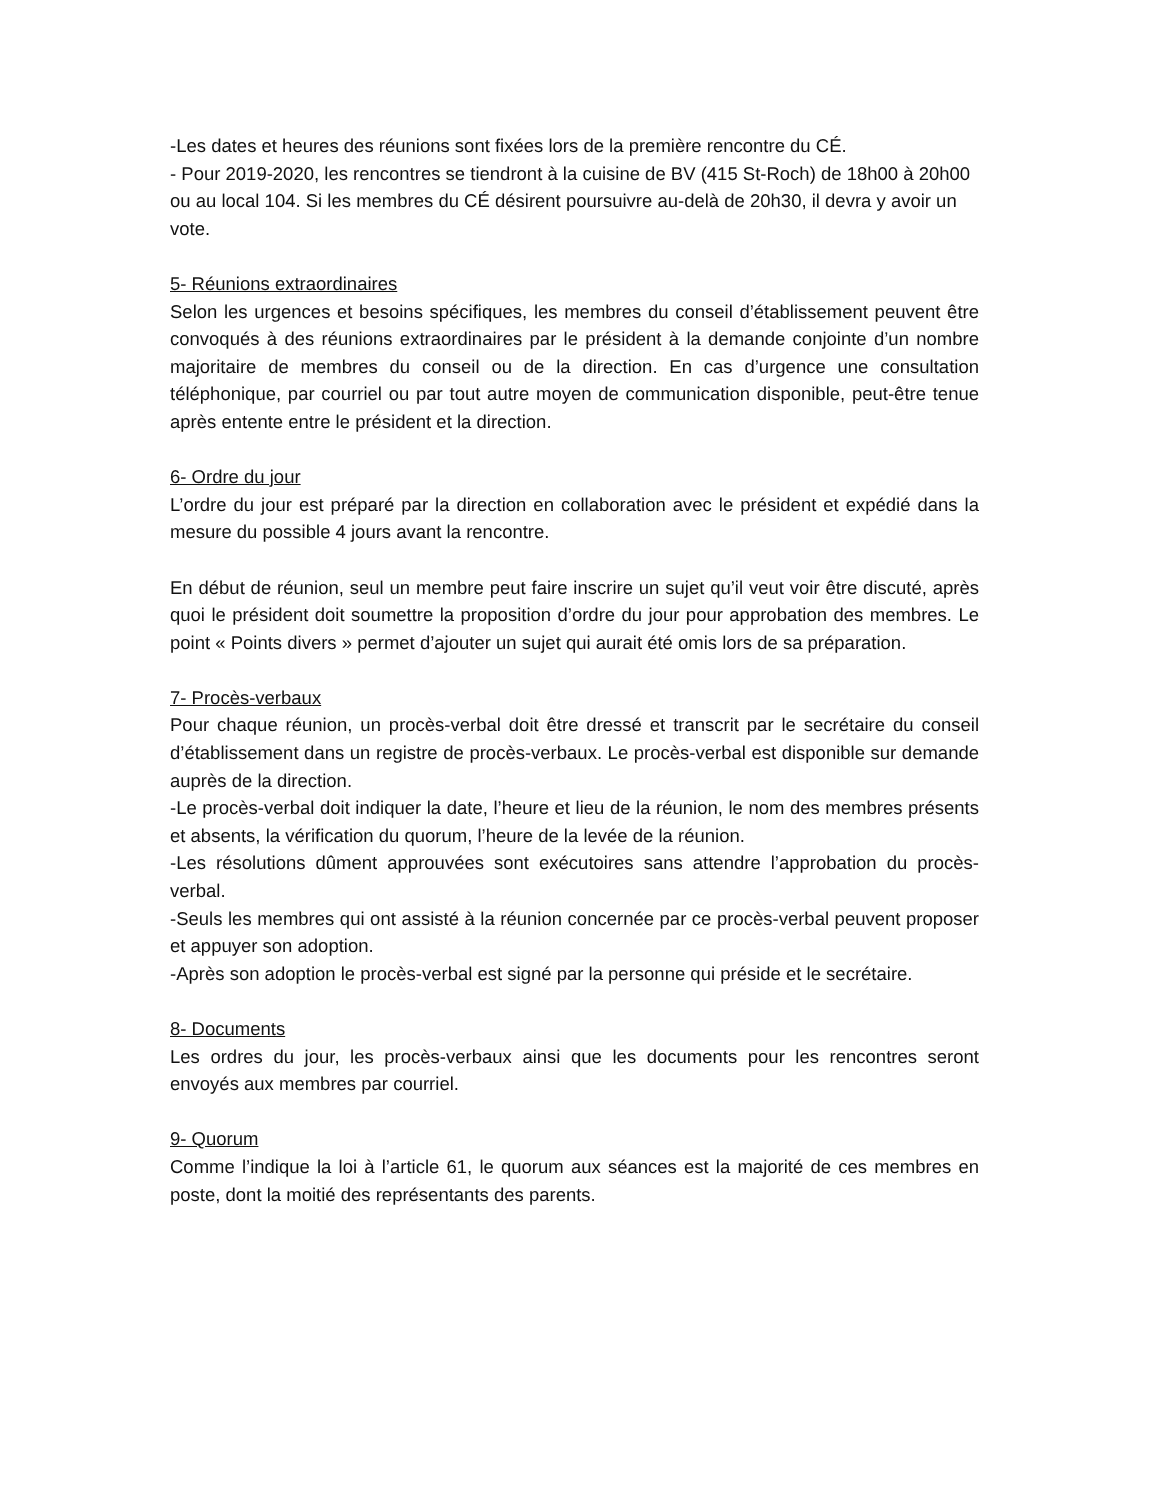-Les dates et heures des réunions sont fixées lors de la première rencontre du CÉ.
- Pour 2019-2020, les rencontres se tiendront à la cuisine de BV (415 St-Roch) de 18h00 à 20h00 ou au local 104. Si les membres du CÉ désirent poursuivre au-delà de 20h30, il devra y avoir un vote.
5- Réunions extraordinaires
Selon les urgences et besoins spécifiques, les membres du conseil d’établissement peuvent être convoqués à des réunions extraordinaires par le président à la demande conjointe d’un nombre majoritaire de membres du conseil ou de la direction. En cas d’urgence une consultation téléphonique, par courriel ou par tout autre moyen de communication disponible, peut-être tenue après entente entre le président et la direction.
6- Ordre du jour
L’ordre du jour est préparé par la direction en collaboration avec le président et expédié dans la mesure du possible 4 jours avant la rencontre.
En début de réunion, seul un membre peut faire inscrire un sujet qu’il veut voir être discuté, après quoi le président doit soumettre la proposition d’ordre du jour pour approbation des membres. Le point « Points divers » permet d’ajouter un sujet qui aurait été omis lors de sa préparation.
7- Procès-verbaux
Pour chaque réunion, un procès-verbal doit être dressé et transcrit par le secrétaire du conseil d’établissement dans un registre de procès-verbaux. Le procès-verbal est disponible sur demande auprès de la direction.
-Le procès-verbal doit indiquer la date, l’heure et lieu de la réunion, le nom des membres présents et absents, la vérification du quorum, l’heure de la levée de la réunion.
-Les résolutions dûment approuvées sont exécutoires sans attendre l’approbation du procès-verbal.
-Seuls les membres qui ont assisté à la réunion concernée par ce procès-verbal peuvent proposer et appuyer son adoption.
-Après son adoption le procès-verbal est signé par la personne qui préside et le secrétaire.
8- Documents
Les ordres du jour, les procès-verbaux ainsi que les documents pour les rencontres seront envoyés aux membres par courriel.
9- Quorum
Comme l’indique la loi à l’article 61, le quorum aux séances est la majorité de ces membres en poste, dont la moitié des représentants des parents.